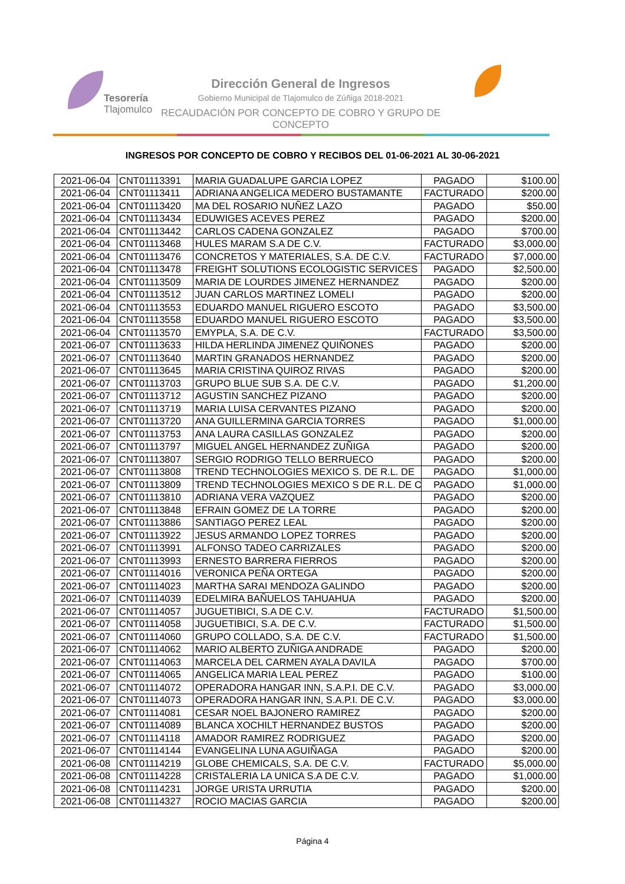Tesorería
Tlajomulco
Dirección General de Ingresos
Gobierno Municipal de Tlajomulco de Zúñiga 2018-2021
RECAUDACIÓN POR CONCEPTO DE COBRO Y GRUPO DE CONCEPTO
INGRESOS POR CONCEPTO DE COBRO Y RECIBOS DEL 01-06-2021 AL 30-06-2021
| 2021-06-04 | CNT01113391 | MARIA GUADALUPE GARCIA LOPEZ | PAGADO | $100.00 |
| 2021-06-04 | CNT01113411 | ADRIANA ANGELICA MEDERO BUSTAMANTE | FACTURADO | $200.00 |
| 2021-06-04 | CNT01113420 | MA DEL ROSARIO NUÑEZ LAZO | PAGADO | $50.00 |
| 2021-06-04 | CNT01113434 | EDUWIGES ACEVES PEREZ | PAGADO | $200.00 |
| 2021-06-04 | CNT01113442 | CARLOS CADENA GONZALEZ | PAGADO | $700.00 |
| 2021-06-04 | CNT01113468 | HULES MARAM S.A DE C.V. | FACTURADO | $3,000.00 |
| 2021-06-04 | CNT01113476 | CONCRETOS Y MATERIALES, S.A. DE C.V. | FACTURADO | $7,000.00 |
| 2021-06-04 | CNT01113478 | FREIGHT SOLUTIONS ECOLOGISTIC SERVICES | PAGADO | $2,500.00 |
| 2021-06-04 | CNT01113509 | MARIA DE LOURDES JIMENEZ HERNANDEZ | PAGADO | $200.00 |
| 2021-06-04 | CNT01113512 | JUAN CARLOS MARTINEZ LOMELI | PAGADO | $200.00 |
| 2021-06-04 | CNT01113553 | EDUARDO MANUEL RIGUERO ESCOTO | PAGADO | $3,500.00 |
| 2021-06-04 | CNT01113558 | EDUARDO MANUEL RIGUERO ESCOTO | PAGADO | $3,500.00 |
| 2021-06-04 | CNT01113570 | EMYPLA, S.A. DE C.V. | FACTURADO | $3,500.00 |
| 2021-06-07 | CNT01113633 | HILDA HERLINDA JIMENEZ QUIÑONES | PAGADO | $200.00 |
| 2021-06-07 | CNT01113640 | MARTIN GRANADOS HERNANDEZ | PAGADO | $200.00 |
| 2021-06-07 | CNT01113645 | MARIA CRISTINA QUIROZ RIVAS | PAGADO | $200.00 |
| 2021-06-07 | CNT01113703 | GRUPO BLUE SUB S.A. DE C.V. | PAGADO | $1,200.00 |
| 2021-06-07 | CNT01113712 | AGUSTIN SANCHEZ PIZANO | PAGADO | $200.00 |
| 2021-06-07 | CNT01113719 | MARIA LUISA CERVANTES PIZANO | PAGADO | $200.00 |
| 2021-06-07 | CNT01113720 | ANA GUILLERMINA GARCIA TORRES | PAGADO | $1,000.00 |
| 2021-06-07 | CNT01113753 | ANA LAURA CASILLAS GONZALEZ | PAGADO | $200.00 |
| 2021-06-07 | CNT01113797 | MIGUEL ANGEL HERNANDEZ ZUÑIGA | PAGADO | $200.00 |
| 2021-06-07 | CNT01113807 | SERGIO RODRIGO TELLO BERRUECO | PAGADO | $200.00 |
| 2021-06-07 | CNT01113808 | TREND TECHNOLOGIES MEXICO S. DE R.L. DE | PAGADO | $1,000.00 |
| 2021-06-07 | CNT01113809 | TREND TECHNOLOGIES MEXICO S DE R.L. DE C | PAGADO | $1,000.00 |
| 2021-06-07 | CNT01113810 | ADRIANA VERA VAZQUEZ | PAGADO | $200.00 |
| 2021-06-07 | CNT01113848 | EFRAIN GOMEZ DE LA TORRE | PAGADO | $200.00 |
| 2021-06-07 | CNT01113886 | SANTIAGO PEREZ LEAL | PAGADO | $200.00 |
| 2021-06-07 | CNT01113922 | JESUS ARMANDO LOPEZ TORRES | PAGADO | $200.00 |
| 2021-06-07 | CNT01113991 | ALFONSO TADEO CARRIZALES | PAGADO | $200.00 |
| 2021-06-07 | CNT01113993 | ERNESTO BARRERA FIERROS | PAGADO | $200.00 |
| 2021-06-07 | CNT01114016 | VERONICA PEÑA ORTEGA | PAGADO | $200.00 |
| 2021-06-07 | CNT01114023 | MARTHA SARAI MENDOZA GALINDO | PAGADO | $200.00 |
| 2021-06-07 | CNT01114039 | EDELMIRA BAÑUELOS TAHUAHUA | PAGADO | $200.00 |
| 2021-06-07 | CNT01114057 | JUGUETIBICI, S.A DE C.V. | FACTURADO | $1,500.00 |
| 2021-06-07 | CNT01114058 | JUGUETIBICI, S.A. DE C.V. | FACTURADO | $1,500.00 |
| 2021-06-07 | CNT01114060 | GRUPO COLLADO, S.A. DE C.V. | FACTURADO | $1,500.00 |
| 2021-06-07 | CNT01114062 | MARIO ALBERTO ZUÑIGA ANDRADE | PAGADO | $200.00 |
| 2021-06-07 | CNT01114063 | MARCELA DEL CARMEN AYALA DAVILA | PAGADO | $700.00 |
| 2021-06-07 | CNT01114065 | ANGELICA MARIA LEAL PEREZ | PAGADO | $100.00 |
| 2021-06-07 | CNT01114072 | OPERADORA HANGAR INN, S.A.P.I. DE C.V. | PAGADO | $3,000.00 |
| 2021-06-07 | CNT01114073 | OPERADORA HANGAR INN, S.A.P.I. DE C.V. | PAGADO | $3,000.00 |
| 2021-06-07 | CNT01114081 | CESAR NOEL BAJONERO RAMIREZ | PAGADO | $200.00 |
| 2021-06-07 | CNT01114089 | BLANCA XOCHILT HERNANDEZ BUSTOS | PAGADO | $200.00 |
| 2021-06-07 | CNT01114118 | AMADOR RAMIREZ RODRIGUEZ | PAGADO | $200.00 |
| 2021-06-07 | CNT01114144 | EVANGELINA LUNA AGUIÑAGA | PAGADO | $200.00 |
| 2021-06-08 | CNT01114219 | GLOBE CHEMICALS, S.A. DE C.V. | FACTURADO | $5,000.00 |
| 2021-06-08 | CNT01114228 | CRISTALERIA LA UNICA S.A DE C.V. | PAGADO | $1,000.00 |
| 2021-06-08 | CNT01114231 | JORGE URISTA URRUTIA | PAGADO | $200.00 |
| 2021-06-08 | CNT01114327 | ROCIO MACIAS GARCIA | PAGADO | $200.00 |
Página 4